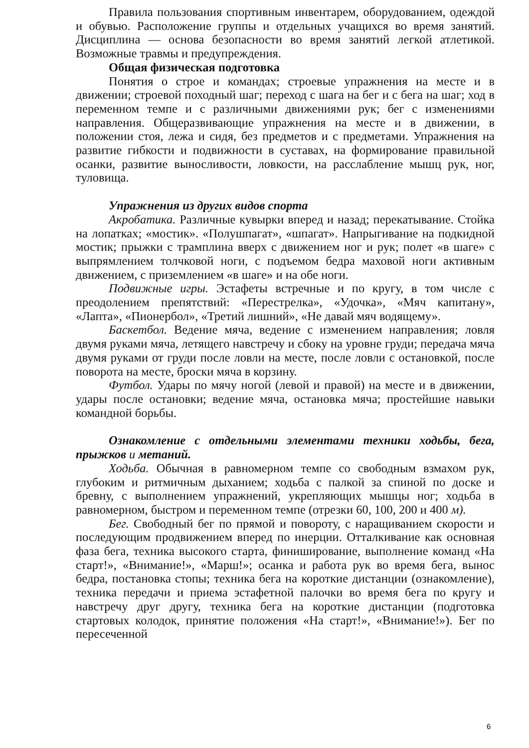Правила пользования спортивным инвентарем, оборудованием, одеждой и обувью. Расположение группы и отдельных учащихся во время занятий. Дисциплина — основа безопасности во время занятий легкой атлетикой. Возможные травмы и предупреждения.
Общая физическая подготовка
Понятия о строе и командах; строевые упражнения на месте и в движении; строевой походный шаг; переход с шага на бег и с бега на шаг; ход в переменном темпе и с различными движениями рук; бег с изменениями направления. Общеразвивающие упражнения на месте и в движении, в положении стоя, лежа и сидя, без предметов и с предметами. Упражнения на развитие гибкости и подвижности в суставах, на формирование правильной осанки, развитие выносливости, ловкости, на расслабление мышц рук, ног, туловища.
Упражнения из других видов спорта
Акробатика. Различные кувырки вперед и назад; перекатывание. Стойка на лопатках; «мостик». «Полушпагат», «шпагат». Напрыгивание на подкидной мостик; прыжки с трамплина вверх с движением ног и рук; полет «в шаге» с выпрямлением толчковой ноги, с подъемом бедра маховой ноги активным движением, с приземлением «в шаге» и на обе ноги.
Подвижные игры. Эстафеты встречные и по кругу, в том числе с преодолением препятствий: «Перестрелка», «Удочка», «Мяч капитану», «Лапта», «Пионербол», «Третий лишний», «Не давай мяч водящему».
Баскетбол. Ведение мяча, ведение с изменением направления; ловля двумя руками мяча, летящего навстречу и сбоку на уровне груди; передача мяча двумя руками от груди после ловли на месте, после ловли с остановкой, после поворота на месте, броски мяча в корзину.
Футбол. Удары по мячу ногой (левой и правой) на месте и в движении, удары после остановки; ведение мяча, остановка мяча; простейшие навыки командной борьбы.
Ознакомление с отдельными элементами техники ходьбы, бега, прыжков и метаний.
Ходьба. Обычная в равномерном темпе со свободным взмахом рук, глубоким и ритмичным дыханием; ходьба с палкой за спиной по доске и бревну, с выполнением упражнений, укрепляющих мышцы ног; ходьба в равномерном, быстром и переменном темпе (отрезки 60, 100, 200 и 400 м).
Бег. Свободный бег по прямой и повороту, с наращиванием скорости и последующим продвижением вперед по инерции. Отталкивание как основная фаза бега, техника высокого старта, финиширование, выполнение команд «На старт!», «Внимание!», «Марш!»; осанка и работа рук во время бега, вынос бедра, постановка стопы; техника бега на короткие дистанции (ознакомление), техника передачи и приема эстафетной палочки во время бега по кругу и навстречу друг другу, техника бега на короткие дистанции (подготовка стартовых колодок, принятие положения «На старт!», «Внимание!»). Бег по пересеченной
6